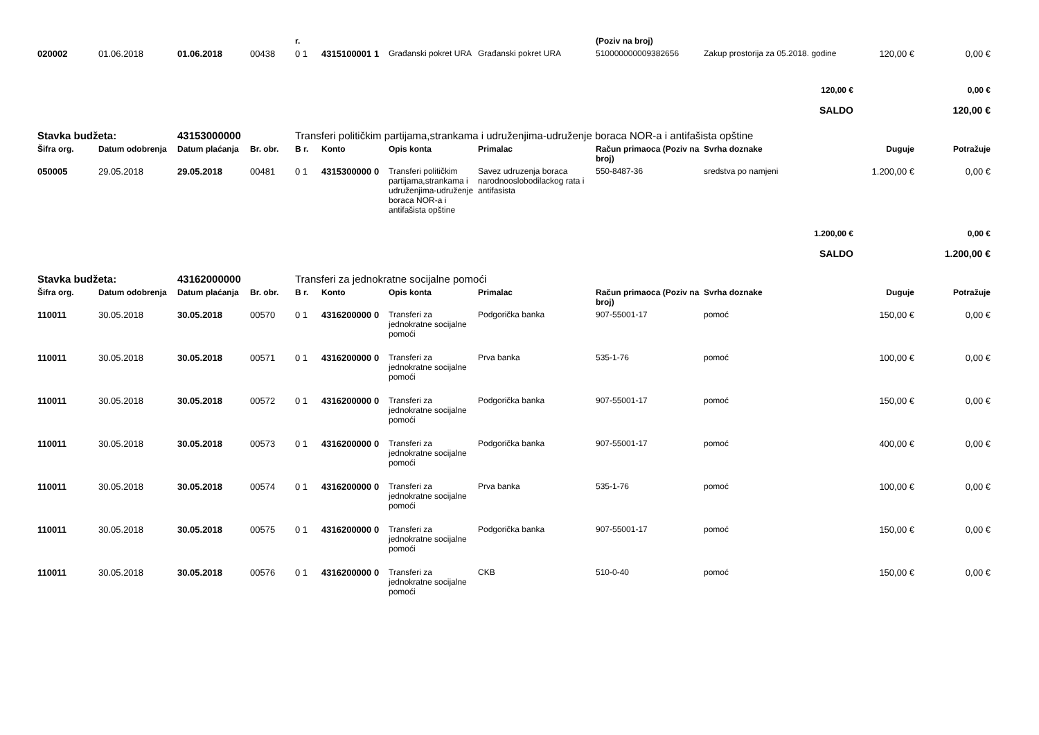| | | | | r. | | | | (Poziv na broj) | | | |
| --- | --- | --- | --- | --- | --- | --- | --- | --- | --- | --- | --- |
| 020002 | 01.06.2018 | 01.06.2018 | 00438 | 0 1 | 4315100001 1 | Građanski pokret URA | Građanski pokret URA | 510000000009382656 | Zakup prostorija za 05.2018. godine | 120,00 € | 0,00 € |
| 120,00 € | | | | | | | | | | | 0,00 € |
| SALDO | | | | | | | | | | | 120,00 € |
| Stavka budžeta: | | 43153000000 | | Transferi političkim partijama,strankama i udruženjima-udruženje boraca NOR-a i antifašista opštine | | | | | | | |
| Šifra org. | Datum odobrenja | Datum plaćanja | Br. obr. | B r. | Konto | Opis konta | Primalac | Račun primaoca (Poziv na broj) | Svrha doznake | Duguje | Potražuje |
| 050005 | 29.05.2018 | 29.05.2018 | 00481 | 0 1 | 4315300000 0 | Transferi političkim partijama,strankama i udruženjima-udruženje boraca NOR-a i antifašista opštine | Savez udruzenja boraca narodnooslobodilackog rata i antifasista | 550-8487-36 | sredstva po namjeni | 1.200,00 € | 0,00 € |
| 1.200,00 € | | | | | | | | | | | 0,00 € |
| SALDO | | | | | | | | | | | 1.200,00 € |
| Stavka budžeta: | | 43162000000 | | Transferi za jednokratne socijalne pomoći | | | | | | | |
| Šifra org. | Datum odobrenja | Datum plaćanja | Br. obr. | B r. | Konto | Opis konta | Primalac | Račun primaoca (Poziv na broj) | Svrha doznake | Duguje | Potražuje |
| 110011 | 30.05.2018 | 30.05.2018 | 00570 | 0 1 | 4316200000 0 | Transferi za jednokratne socijalne pomoći | Podgorička banka | 907-55001-17 | pomoć | 150,00 € | 0,00 € |
| 110011 | 30.05.2018 | 30.05.2018 | 00571 | 0 1 | 4316200000 0 | Transferi za jednokratne socijalne pomoći | Prva banka | 535-1-76 | pomoć | 100,00 € | 0,00 € |
| 110011 | 30.05.2018 | 30.05.2018 | 00572 | 0 1 | 4316200000 0 | Transferi za jednokratne socijalne pomoći | Podgorička banka | 907-55001-17 | pomoć | 150,00 € | 0,00 € |
| 110011 | 30.05.2018 | 30.05.2018 | 00573 | 0 1 | 4316200000 0 | Transferi za jednokratne socijalne pomoći | Podgorička banka | 907-55001-17 | pomoć | 400,00 € | 0,00 € |
| 110011 | 30.05.2018 | 30.05.2018 | 00574 | 0 1 | 4316200000 0 | Transferi za jednokratne socijalne pomoći | Prva banka | 535-1-76 | pomoć | 100,00 € | 0,00 € |
| 110011 | 30.05.2018 | 30.05.2018 | 00575 | 0 1 | 4316200000 0 | Transferi za jednokratne socijalne pomoći | Podgorička banka | 907-55001-17 | pomoć | 150,00 € | 0,00 € |
| 110011 | 30.05.2018 | 30.05.2018 | 00576 | 0 1 | 4316200000 0 | Transferi za jednokratne socijalne pomoći | CKB | 510-0-40 | pomoć | 150,00 € | 0,00 € |